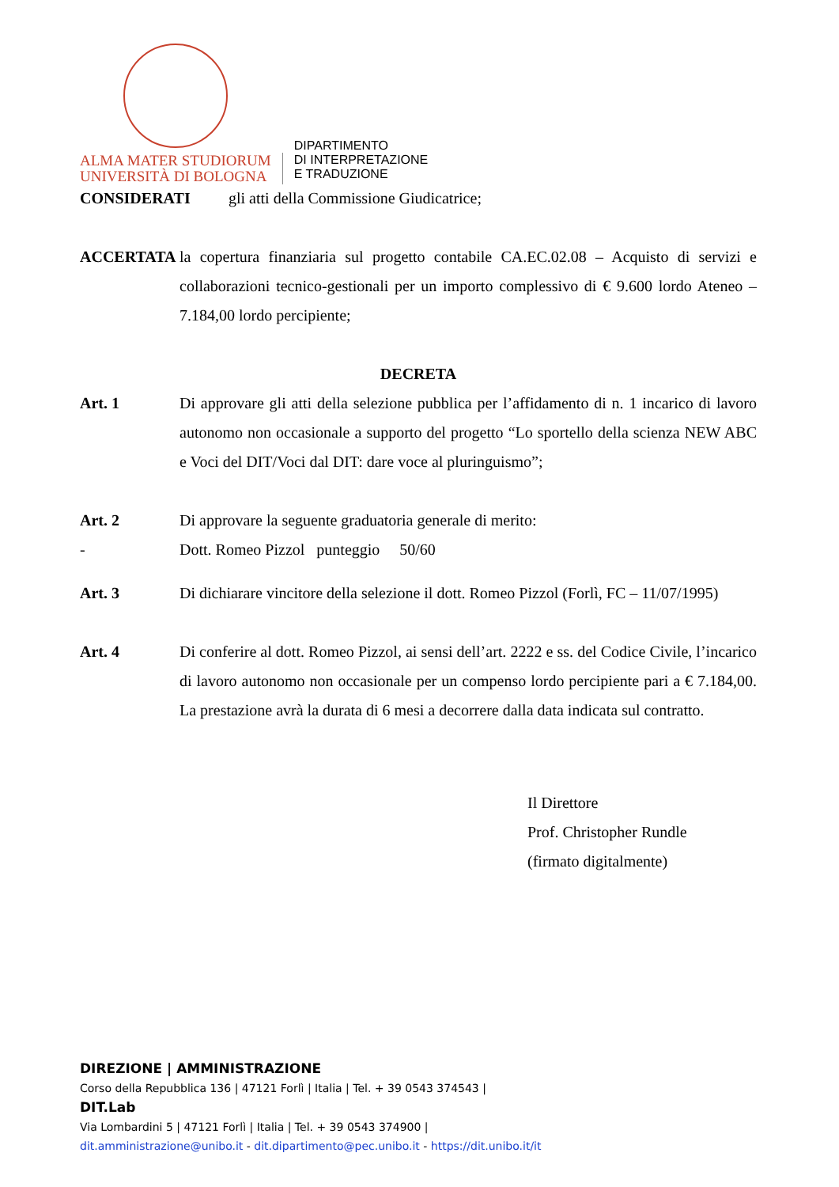ALMA MATER STUDIORUM
UNIVERSITÀ DI BOLOGNA
DIPARTIMENTO
DI INTERPRETAZIONE
E TRADUZIONE
CONSIDERATI gli atti della Commissione Giudicatrice;
ACCERTATA la copertura finanziaria sul progetto contabile CA.EC.02.08 – Acquisto di servizi e collaborazioni tecnico-gestionali per un importo complessivo di € 9.600 lordo Ateneo – 7.184,00 lordo percipiente;
DECRETA
Art. 1 Di approvare gli atti della selezione pubblica per l’affidamento di n. 1 incarico di lavoro autonomo non occasionale a supporto del progetto “Lo sportello della scienza NEW ABC e Voci del DIT/Voci dal DIT: dare voce al pluringuismo”;
Art. 2 Di approvare la seguente graduatoria generale di merito:
- Dott. Romeo Pizzol punteggio 50/60
Art. 3 Di dichiarare vincitore della selezione il dott. Romeo Pizzol (Forlì, FC – 11/07/1995)
Art. 4 Di conferire al dott. Romeo Pizzol, ai sensi dell’art. 2222 e ss. del Codice Civile, l’incarico di lavoro autonomo non occasionale per un compenso lordo percipiente pari a € 7.184,00. La prestazione avrà la durata di 6 mesi a decorrere dalla data indicata sul contratto.
Il Direttore
Prof. Christopher Rundle
(firmato digitalmente)
DIREZIONE | AMMINISTRAZIONE
Corso della Repubblica 136 | 47121 Forlì | Italia | Tel. + 39 0543 374543 |
DIT.Lab
Via Lombardini 5 | 47121 Forlì | Italia | Tel. + 39 0543 374900 |
dit.amministrazione@unibo.it - dit.dipartimento@pec.unibo.it - https://dit.unibo.it/it